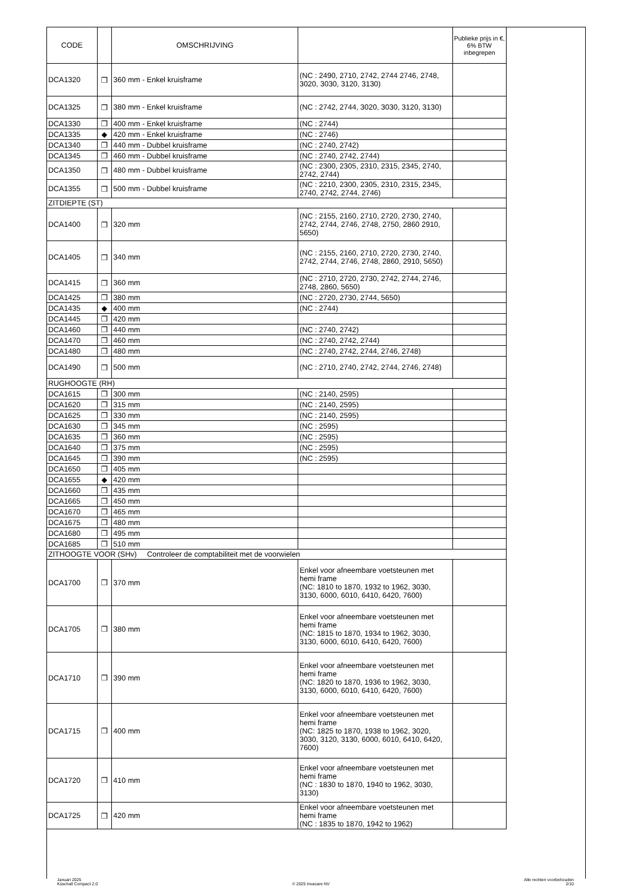| CODE | | OMSCHRIJVING | | Publieke prijs in €, 6% BTW inbegrepen |
| --- | --- | --- | --- | --- |
| DCA1320 | ❒ | 360 mm - Enkel kruisframe | (NC : 2490, 2710, 2742, 2744 2746, 2748, 3020, 3030, 3120, 3130) | |
| DCA1325 | ❒ | 380 mm - Enkel kruisframe | (NC : 2742, 2744, 3020, 3030, 3120, 3130) | |
| DCA1330 | ❒ | 400 mm - Enkel kruisframe | (NC : 2744) | |
| DCA1335 | ◆ | 420 mm - Enkel kruisframe | (NC : 2746) | |
| DCA1340 | ❒ | 440 mm - Dubbel kruisframe | (NC : 2740, 2742) | |
| DCA1345 | ❒ | 460 mm - Dubbel kruisframe | (NC : 2740, 2742, 2744) | |
| DCA1350 | ❒ | 480 mm - Dubbel kruisframe | (NC : 2300, 2305, 2310, 2315, 2345, 2740, 2742, 2744) | |
| DCA1355 | ❒ | 500 mm - Dubbel kruisframe | (NC : 2210, 2300, 2305, 2310, 2315, 2345, 2740, 2742, 2744, 2746) | |
| ZITDIEPTE (ST) | | | | |
| DCA1400 | ❒ | 320 mm | (NC : 2155, 2160, 2710, 2720, 2730, 2740, 2742, 2744, 2746, 2748, 2750, 2860 2910, 5650) | |
| DCA1405 | ❒ | 340 mm | (NC : 2155, 2160, 2710, 2720, 2730, 2740, 2742, 2744, 2746, 2748, 2860, 2910, 5650) | |
| DCA1415 | ❒ | 360 mm | (NC : 2710, 2720, 2730, 2742, 2744, 2746, 2748, 2860, 5650) | |
| DCA1425 | ❒ | 380 mm | (NC : 2720, 2730, 2744, 5650) | |
| DCA1435 | ◆ | 400 mm | (NC : 2744) | |
| DCA1445 | ❒ | 420 mm | | |
| DCA1460 | ❒ | 440 mm | (NC : 2740, 2742) | |
| DCA1470 | ❒ | 460 mm | (NC : 2740, 2742, 2744) | |
| DCA1480 | ❒ | 480 mm | (NC : 2740, 2742, 2744, 2746, 2748) | |
| DCA1490 | ❒ | 500 mm | (NC : 2710, 2740, 2742, 2744, 2746, 2748) | |
| RUGHOOGTE (RH) | | | | |
| DCA1615 | ❒ | 300 mm | (NC : 2140, 2595) | |
| DCA1620 | ❒ | 315 mm | (NC : 2140, 2595) | |
| DCA1625 | ❒ | 330 mm | (NC : 2140, 2595) | |
| DCA1630 | ❒ | 345 mm | (NC : 2595) | |
| DCA1635 | ❒ | 360 mm | (NC : 2595) | |
| DCA1640 | ❒ | 375 mm | (NC : 2595) | |
| DCA1645 | ❒ | 390 mm | (NC : 2595) | |
| DCA1650 | ❒ | 405 mm | | |
| DCA1655 | ◆ | 420 mm | | |
| DCA1660 | ❒ | 435 mm | | |
| DCA1665 | ❒ | 450 mm | | |
| DCA1670 | ❒ | 465 mm | | |
| DCA1675 | ❒ | 480 mm | | |
| DCA1680 | ❒ | 495 mm | | |
| DCA1685 | ❒ | 510 mm | | |
| ZITHOOGTE VOOR (SHv) Controleer de comptabiliteit met de voorwielen | | | | |
| DCA1700 | ❒ | 370 mm | Enkel voor afneembare voetsteunen met hemi frame (NC: 1810 to 1870, 1932 to 1962, 3030, 3130, 6000, 6010, 6410, 6420, 7600) | |
| DCA1705 | ❒ | 380 mm | Enkel voor afneembare voetsteunen met hemi frame (NC: 1815 to 1870, 1934 to 1962, 3030, 3130, 6000, 6010, 6410, 6420, 7600) | |
| DCA1710 | ❒ | 390 mm | Enkel voor afneembare voetsteunen met hemi frame (NC: 1820 to 1870, 1936 to 1962, 3030, 3130, 6000, 6010, 6410, 6420, 7600) | |
| DCA1715 | ❒ | 400 mm | Enkel voor afneembare voetsteunen met hemi frame (NC: 1825 to 1870, 1938 to 1962, 3020, 3030, 3120, 3130, 6000, 6010, 6410, 6420, 7600) | |
| DCA1720 | ❒ | 410 mm | Enkel voor afneembare voetsteunen met hemi frame (NC : 1830 to 1870, 1940 to 1962, 3030, 3130) | |
| DCA1725 | ❒ | 420 mm | Enkel voor afneembare voetsteunen met hemi frame (NC : 1835 to 1870, 1942 to 1962) | |
Januari 2025
Küschall Compact 2.0
© 2025 Invacare NV Alle rechten voorbehouden
2/10